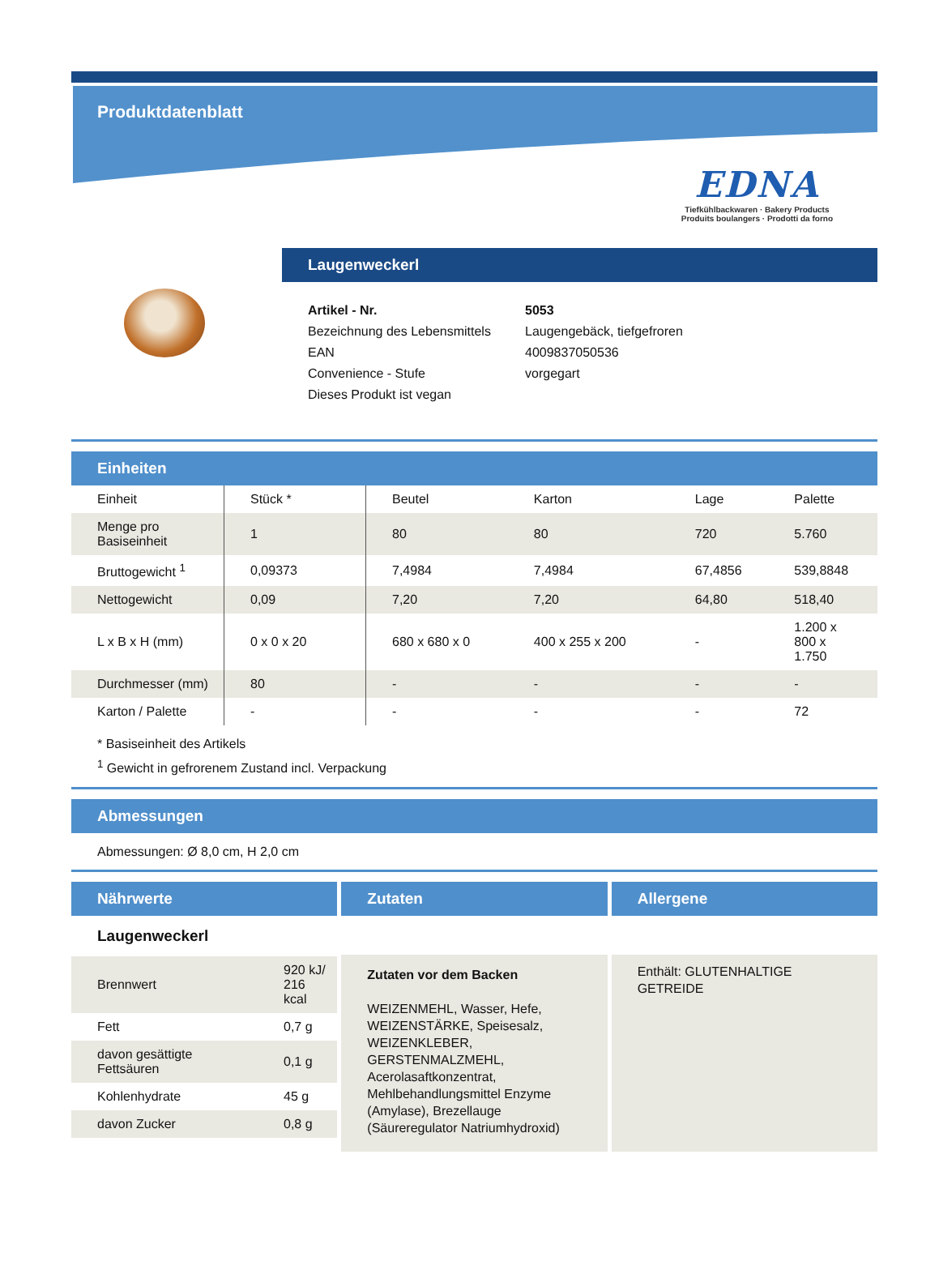Produktdatenblatt
EDNA
Tiefkühlbackwaren · Bakery Products
Produits boulangers · Prodotti da forno
Laugenweckerl
| Artikel - Nr. | 5053 |
| Bezeichnung des Lebensmittels | Laugengebäck, tiefgefroren |
| EAN | 4009837050536 |
| Convenience - Stufe | vorgegart |
| Dieses Produkt ist vegan | |
Einheiten
| Einheit | Stück * | Beutel | Karton | Lage | Palette |
| --- | --- | --- | --- | --- | --- |
| Menge pro Basiseinheit | 1 | 80 | 80 | 720 | 5.760 |
| Bruttogewicht <sup>1</sup> | 0,09373 | 7,4984 | 7,4984 | 67,4856 | 539,8848 |
| Nettogewicht | 0,09 | 7,20 | 7,20 | 64,80 | 518,40 |
| L x B x H (mm) | 0 x 0 x 20 | 680 x 680 x 0 | 400 x 255 x 200 | - | 1.200 x 800 x 1.750 |
| Durchmesser (mm) | 80 | - | - | - | - |
| Karton / Palette | - | - | - | - | 72 |
* Basiseinheit des Artikels
<sup>1</sup> Gewicht in gefrorenem Zustand incl. Verpackung
Abmessungen
Abmessungen: Ø 8,0 cm, H 2,0 cm
Nährwerte
Laugenweckerl
| Brennwert | 920 kJ/ 216 kcal |
| Fett | 0,7 g |
| davon gesättigte Fettsäuren | 0,1 g |
| Kohlenhydrate | 45 g |
| davon Zucker | 0,8 g |
Zutaten
Zutaten vor dem Backen
WEIZENMEHL, Wasser, Hefe, WEIZENSTÄRKE, Speisesalz, WEIZENKLEBER, GERSTENMALZMEHL, Acerolasaftkonzentrat, Mehlbehandlungsmittel Enzyme (Amylase), Brezellauge (Säureregulator Natriumhydroxid)
Allergene
Enthält: GLUTENHALTIGE GETREIDE